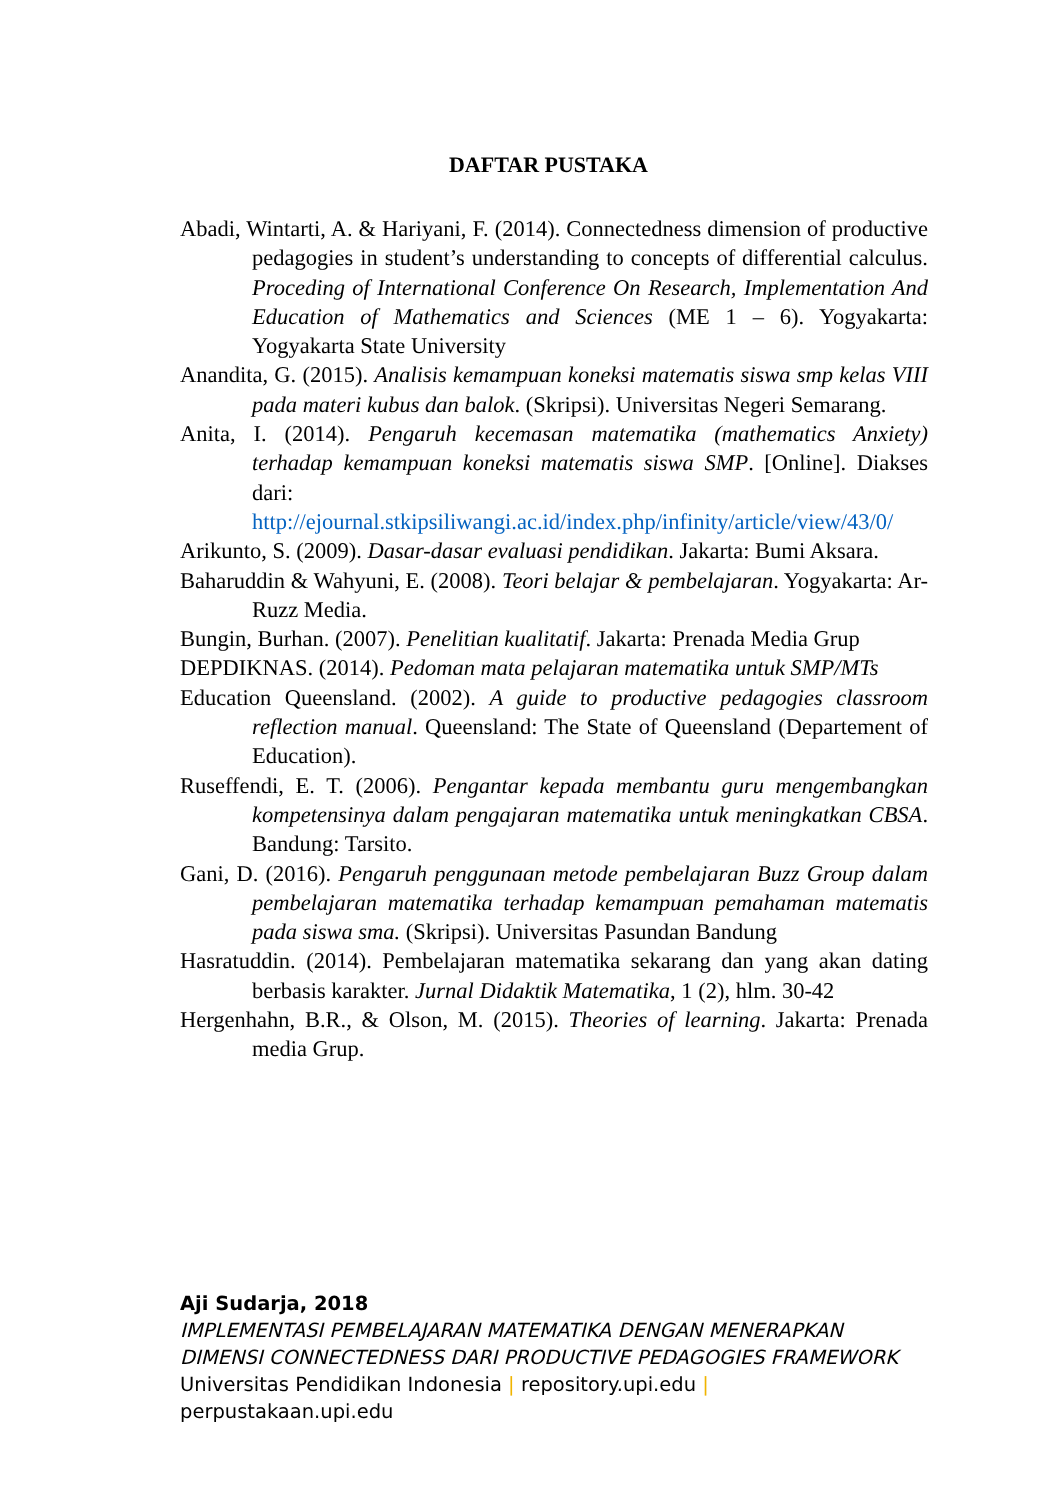DAFTAR PUSTAKA
Abadi, Wintarti, A. & Hariyani, F. (2014). Connectedness dimension of productive pedagogies in student’s understanding to concepts of differential calculus. Proceding of International Conference On Research, Implementation And Education of Mathematics and Sciences (ME 1 – 6). Yogyakarta: Yogyakarta State University
Anandita, G. (2015). Analisis kemampuan koneksi matematis siswa smp kelas VIII pada materi kubus dan balok. (Skripsi). Universitas Negeri Semarang.
Anita, I. (2014). Pengaruh kecemasan matematika (mathematics Anxiety) terhadap kemampuan koneksi matematis siswa SMP. [Online]. Diakses dari: http://ejournal.stkipsiliwangi.ac.id/index.php/infinity/article/view/43/0/
Arikunto, S. (2009). Dasar-dasar evaluasi pendidikan. Jakarta: Bumi Aksara.
Baharuddin & Wahyuni, E. (2008). Teori belajar & pembelajaran. Yogyakarta: Ar-Ruzz Media.
Bungin, Burhan. (2007). Penelitian kualitatif. Jakarta: Prenada Media Grup
DEPDIKNAS. (2014). Pedoman mata pelajaran matematika untuk SMP/MTs
Education Queensland. (2002). A guide to productive pedagogies classroom reflection manual. Queensland: The State of Queensland (Departement of Education).
Ruseffendi, E. T. (2006). Pengantar kepada membantu guru mengembangkan kompetensinya dalam pengajaran matematika untuk meningkatkan CBSA. Bandung: Tarsito.
Gani, D. (2016). Pengaruh penggunaan metode pembelajaran Buzz Group dalam pembelajaran matematika terhadap kemampuan pemahaman matematis pada siswa sma. (Skripsi). Universitas Pasundan Bandung
Hasratuddin. (2014). Pembelajaran matematika sekarang dan yang akan dating berbasis karakter. Jurnal Didaktik Matematika, 1 (2), hlm. 30-42
Hergenhahn, B.R., & Olson, M. (2015). Theories of learning. Jakarta: Prenada media Grup.
Aji Sudarja, 2018
IMPLEMENTASI PEMBELAJARAN MATEMATIKA DENGAN MENERAPKAN
DIMENSI CONNECTEDNESS DARI PRODUCTIVE PEDAGOGIES FRAMEWORK
Universitas Pendidikan Indonesia | repository.upi.edu |
perpustakaan.upi.edu